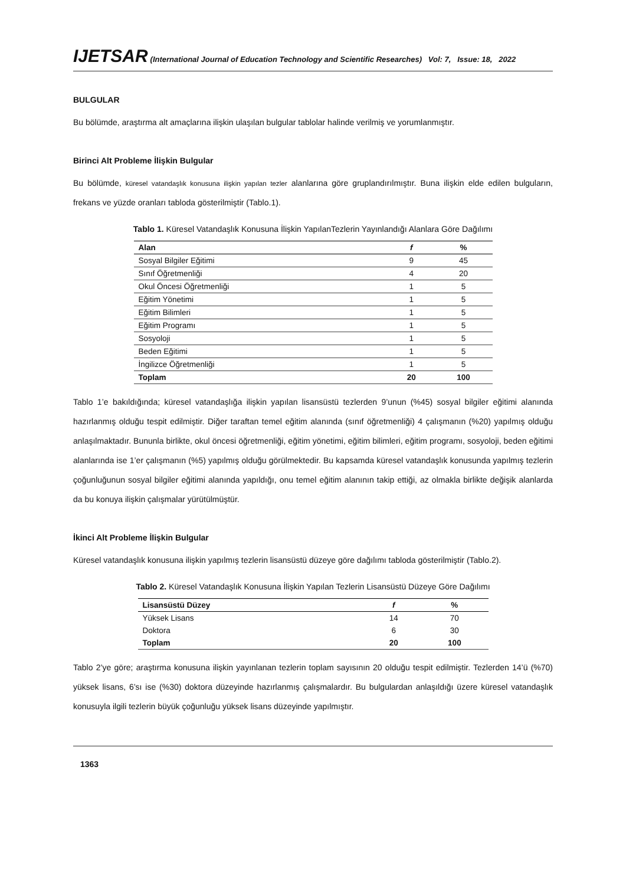IJETSAR (International Journal of Education Technology and Scientific Researches) Vol: 7, Issue: 18, 2022
BULGULAR
Bu bölümde, araştırma alt amaçlarına ilişkin ulaşılan bulgular tablolar halinde verilmiş ve yorumlanmıştır.
Birinci Alt Probleme İlişkin Bulgular
Bu bölümde, küresel vatandaşlık konusuna ilişkin yapılan tezler alanlarına göre gruplandırılmıştır. Buna ilişkin elde edilen bulguların, frekans ve yüzde oranları tabloda gösterilmiştir (Tablo.1).
Tablo 1. Küresel Vatandaşlık Konusuna İlişkin YapılanTezlerin Yayınlandığı Alanlara Göre Dağılımı
| Alan | f | % |
| --- | --- | --- |
| Sosyal Bilgiler Eğitimi | 9 | 45 |
| Sınıf Öğretmenliği | 4 | 20 |
| Okul Öncesi Öğretmenliği | 1 | 5 |
| Eğitim Yönetimi | 1 | 5 |
| Eğitim Bilimleri | 1 | 5 |
| Eğitim Programı | 1 | 5 |
| Sosyoloji | 1 | 5 |
| Beden Eğitimi | 1 | 5 |
| İngilizce Öğretmenliği | 1 | 5 |
| Toplam | 20 | 100 |
Tablo 1’e bakıldığında; küresel vatandaşlığa ilişkin yapılan lisansüstü tezlerden 9’unun (%45) sosyal bilgiler eğitimi alanında hazırlanmış olduğu tespit edilmiştir. Diğer taraftan temel eğitim alanında (sınıf öğretmenliği) 4 çalışmanın (%20) yapılmış olduğu anlaşılmaktadır. Bununla birlikte, okul öncesi öğretmenliği, eğitim yönetimi, eğitim bilimleri, eğitim programı, sosyoloji, beden eğitimi alanlarında ise 1’er çalışmanın (%5) yapılmış olduğu görülmektedir. Bu kapsamda küresel vatandaşlık konusunda yapılmış tezlerin çoğunluğunun sosyal bilgiler eğitimi alanında yapıldığı, onu temel eğitim alanının takip ettiği, az olmakla birlikte değişik alanlarda da bu konuya ilişkin çalışmalar yürütülmüştür.
İkinci Alt Probleme İlişkin Bulgular
Küresel vatandaşlık konusuna ilişkin yapılmış tezlerin lisansüstü düzeye göre dağılımı tabloda gösterilmiştir (Tablo.2).
Tablo 2. Küresel Vatandaşlık Konusuna İlişkin Yapılan Tezlerin Lisansüstü Düzeye Göre Dağılımı
| Lisansüstü Düzey | f | % |
| --- | --- | --- |
| Yüksek Lisans | 14 | 70 |
| Doktora | 6 | 30 |
| Toplam | 20 | 100 |
Tablo 2’ye göre; araştırma konusuna ilişkin yayınlanan tezlerin toplam sayısının 20 olduğu tespit edilmiştir. Tezlerden 14’ü (%70) yüksek lisans, 6’sı ise (%30) doktora düzeyinde hazırlanmış çalışmalardır. Bu bulgulardan anlaşıldığı üzere küresel vatandaşlık konusuyla ilgili tezlerin büyük çoğunluğu yüksek lisans düzeyinde yapılmıştır.
1363